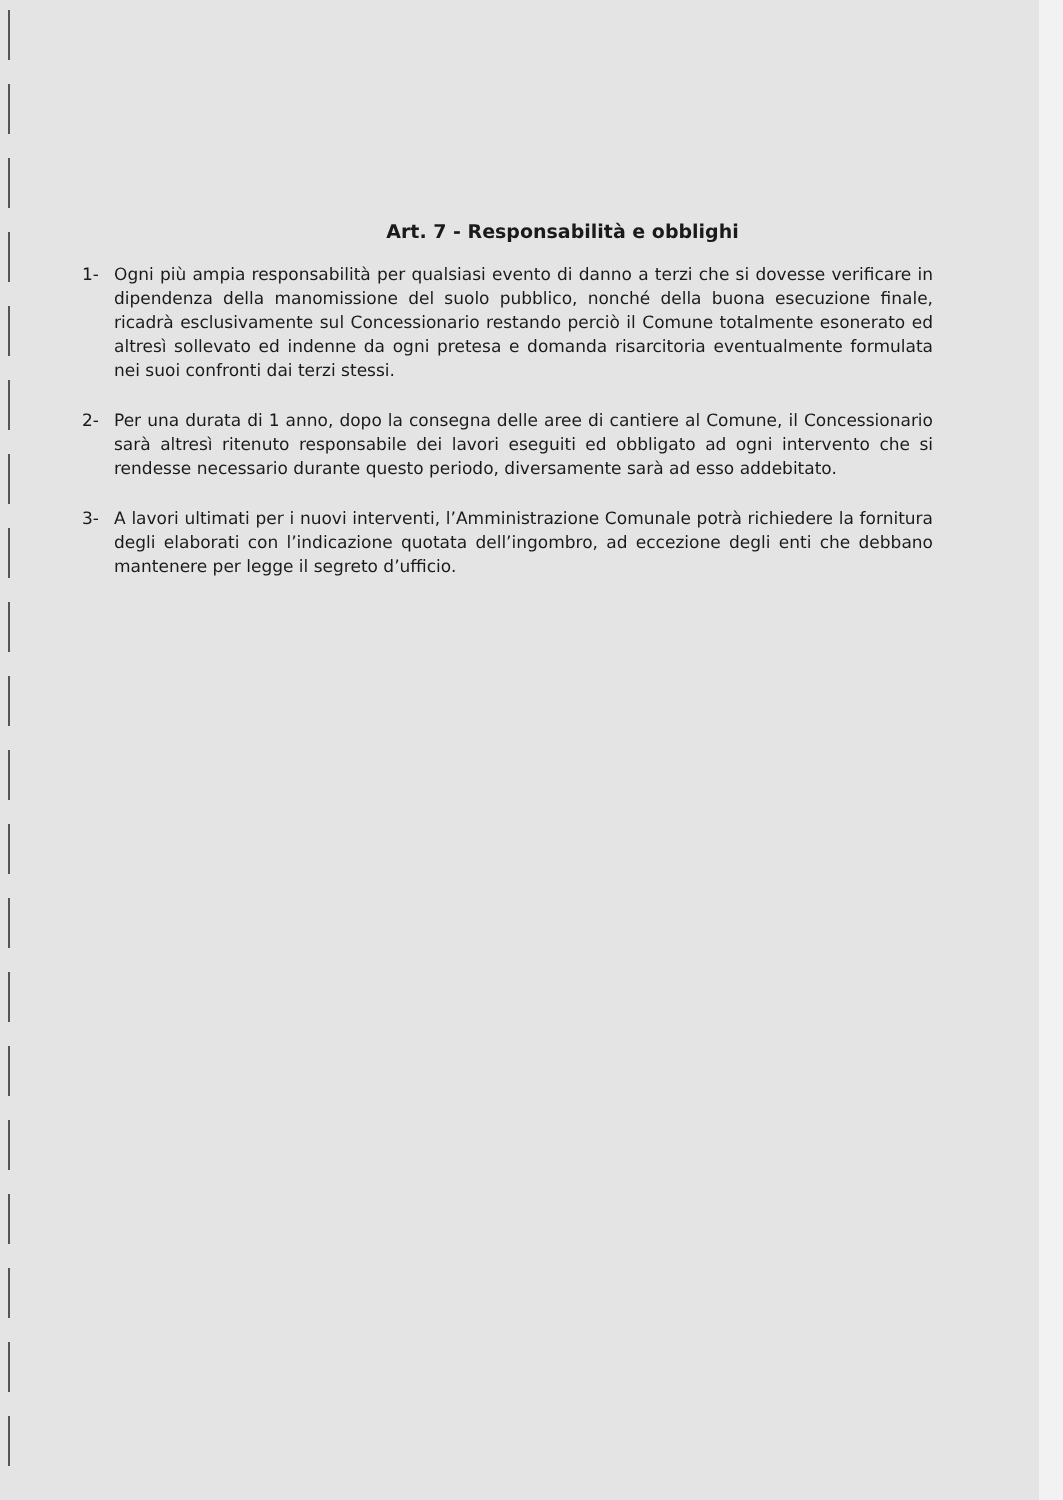Art. 7 - Responsabilità e obblighi
1- Ogni più ampia responsabilità per qualsiasi evento di danno a terzi che si dovesse verificare in dipendenza della manomissione del suolo pubblico, nonché della buona esecuzione finale, ricadrà esclusivamente sul Concessionario restando perciò il Comune totalmente esonerato ed altresì sollevato ed indenne da ogni pretesa e domanda risarcitoria eventualmente formulata nei suoi confronti dai terzi stessi.
2- Per una durata di 1 anno, dopo la consegna delle aree di cantiere al Comune, il Concessionario sarà altresì ritenuto responsabile dei lavori eseguiti ed obbligato ad ogni intervento che si rendesse necessario durante questo periodo, diversamente sarà ad esso addebitato.
3- A lavori ultimati per i nuovi interventi, l’Amministrazione Comunale potrà richiedere la fornitura degli elaborati con l’indicazione quotata dell’ingombro, ad eccezione degli enti che debbano mantenere per legge il segreto d’ufficio.